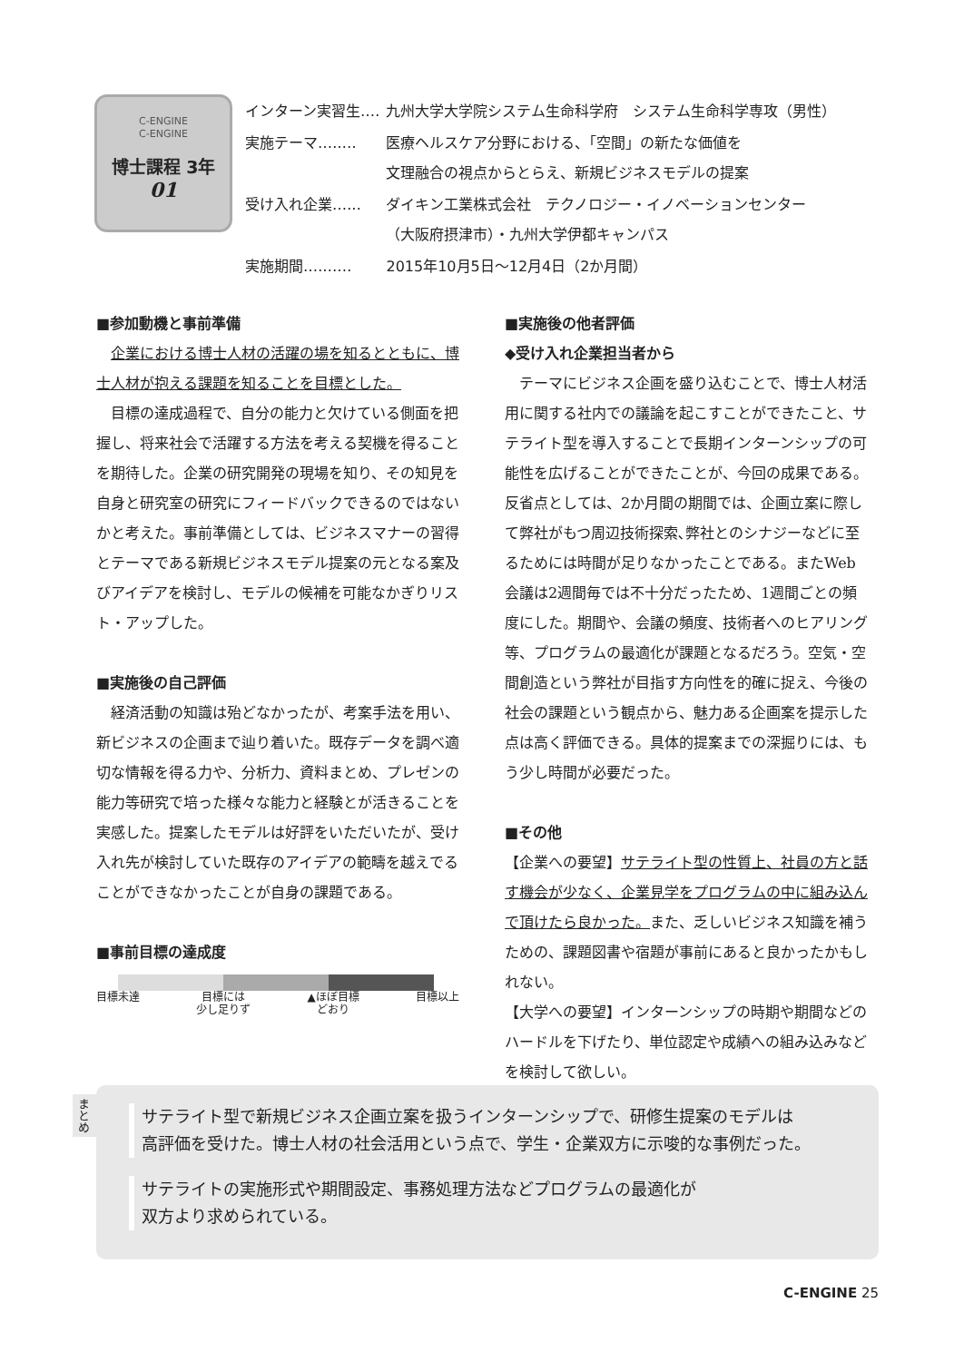C-ENGINE
C-ENGINE
博士課程 3年
01
| インターン実習生‥‥ | 九州大学大学院システム生命科学府 システム生命科学専攻（男性） |
| 実施テーマ‥‥‥‥ | 医療ヘルスケア分野における、「空間」の新たな価値を 文理融合の視点からとらえ、新規ビジネスモデルの提案 |
| 受け入れ企業‥‥‥ | ダイキン工業株式会社 テクノロジー・イノベーションセンター （大阪府摂津市）・九州大学伊都キャンパス |
| 実施期間‥‥‥‥‥ | 2015年10月5日～12月4日（2か月間） |
■参加動機と事前準備
企業における博士人材の活躍の場を知るとともに、博士人材が抱える課題を知ることを目標とした。
目標の達成過程で、自分の能力と欠けている側面を把握し、将来社会で活躍する方法を考える契機を得ることを期待した。企業の研究開発の現場を知り、その知見を自身と研究室の研究にフィードバックできるのではないかと考えた。事前準備としては、ビジネスマナーの習得とテーマである新規ビジネスモデル提案の元となる案及びアイデアを検討し、モデルの候補を可能なかぎりリスト・アップした。
■実施後の自己評価
経済活動の知識は殆どなかったが、考案手法を用い、新ビジネスの企画まで辿り着いた。既存データを調べ適切な情報を得る力や、分析力、資料まとめ、プレゼンの能力等研究で培った様々な能力と経験とが活きることを実感した。提案したモデルは好評をいただいたが、受け入れ先が検討していた既存のアイデアの範疇を越えでることができなかったことが自身の課題である。
■事前目標の達成度
目標未達 目標には
少し足りず ▲ほぼ目標
どおり 目標以上
■実施後の他者評価
◆受け入れ企業担当者から
テーマにビジネス企画を盛り込むことで、博士人材活用に関する社内での議論を起こすことができたこと、サテライト型を導入することで長期インターンシップの可能性を広げることができたことが、今回の成果である。反省点としては、2か月間の期間では、企画立案に際して弊社がもつ周辺技術探索､弊社とのシナジーなどに至るためには時間が足りなかったことである。またWeb会議は2週間毎では不十分だったため、1週間ごとの頻度にした。期間や、会議の頻度、技術者へのヒアリング等、プログラムの最適化が課題となるだろう。空気・空間創造という弊社が目指す方向性を的確に捉え、今後の社会の課題という観点から、魅力ある企画案を提示した点は高く評価できる。具体的提案までの深掘りには、もう少し時間が必要だった。
■その他
【企業への要望】サテライト型の性質上、社員の方と話す機会が少なく、企業見学をプログラムの中に組み込んで頂けたら良かった。また、乏しいビジネス知識を補うための、課題図書や宿題が事前にあると良かったかもしれない。
【大学への要望】インターンシップの時期や期間などのハードルを下げたり、単位認定や成績への組み込みなどを検討して欲しい。
まとめ
サテライト型で新規ビジネス企画立案を扱うインターンシップで、研修生提案のモデルは
高評価を受けた。博士人材の社会活用という点で、学生・企業双方に示唆的な事例だった。
サテライトの実施形式や期間設定、事務処理方法などプログラムの最適化が
双方より求められている。
C-ENGINE 25